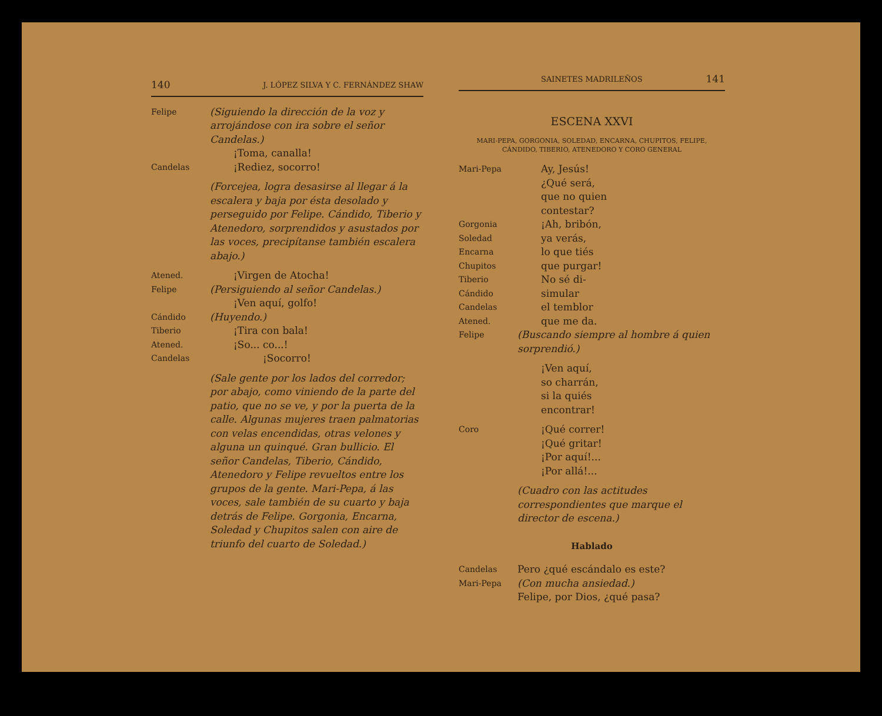140 J. LÓPEZ SILVA Y C. FERNÁNDEZ SHAW
Felipe
(Siguiendo la dirección de la voz y arrojándose con ira sobre el señor Candelas.)
¡Toma, canalla!
Candelas
¡Rediez, socorro!
(Forcejea, logra desasirse al llegar á la escalera y baja por ésta desolado y perseguido por Felipe. Cándido, Tiberio y Atenedoro, sorprendidos y asustados por las voces, precipítanse también escalera abajo.)
Atened.
¡Virgen de Atocha!
Felipe
(Persiguiendo al señor Candelas.)
¡Ven aquí, golfo!
Cándido
Tiberio
(Huyendo.)
¡Tira con bala!
Atened.
¡So... co...!
Candelas
¡Socorro!
(Sale gente por los lados del corredor; por abajo, como viniendo de la parte del patio, que no se ve, y por la puerta de la calle. Algunas mujeres traen palmatorias con velas encendidas, otras velones y alguna un quinqué. Gran bullicio. El señor Candelas, Tiberio, Cándido, Atenedoro y Felipe revueltos entre los grupos de la gente. Mari-Pepa, á las voces, sale también de su cuarto y baja detrás de Felipe. Gorgonia, Encarna, Soledad y Chupitos salen con aire de triunfo del cuarto de Soledad.)
SAINETES MADRILEÑOS 141
ESCENA XXVI
MARI-PEPA, GORGONIA, SOLEDAD, ENCARNA, CHUPITOS, FELIPE, CÁNDIDO, TIBERIO, ATENEDORO Y CORO GENERAL
Mari-Pepa
Ay, Jesús!
¿Qué será,
que no quien
contestar?
Gorgonia
Soledad
Encarna
Chupitos
¡Ah, bribón,
ya verás,
lo que tiés
que purgar!
Tiberio
Cándido
Candelas
Atened.
No sé di-
simular
el temblor
que me da.
Felipe
(Buscando siempre al hombre á quien sorprendió.)
¡Ven aquí,
so charrán,
si la quiés
encontrar!
Coro
¡Qué correr!
¡Qué gritar!
¡Por aquí!...
¡Por allá!...
(Cuadro con las actitudes correspondientes que marque el director de escena.)
Hablado
Candelas
Pero ¿qué escándalo es este?
Mari-Pepa
(Con mucha ansiedad.)
Felipe, por Dios, ¿qué pasa?